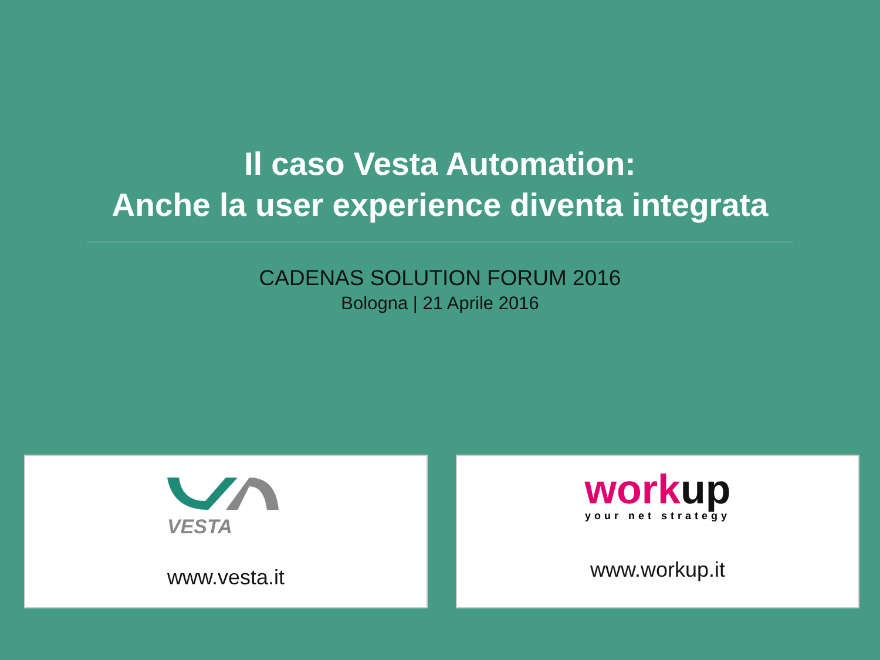Il caso Vesta Automation:
Anche la user experience diventa integrata
CADENAS SOLUTION FORUM 2016
Bologna | 21 Aprile 2016
VESTA
www.vesta.it
work up
your net strategy
www.workup.it